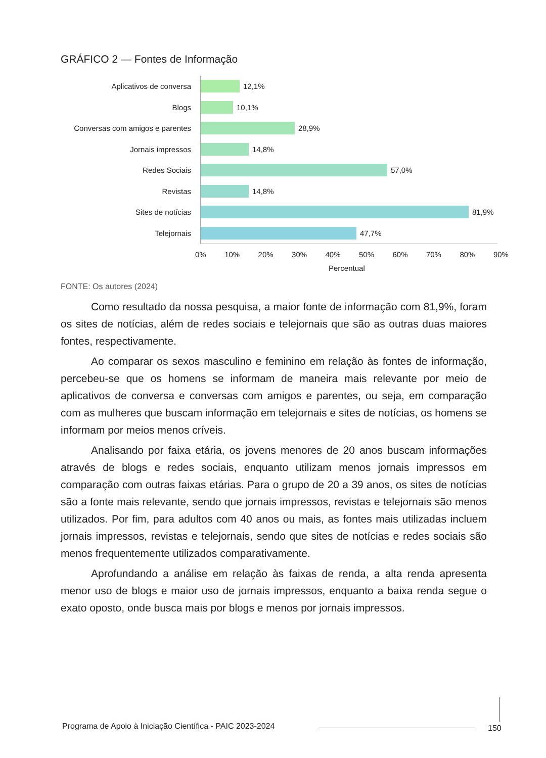GRÁFICO 2 — Fontes de Informação
Aplicativos de conversa 12,1%
Blogs 10,1%
Conversas com amigos e parentes
28,9%
Jornais impressos 14,8%
Redes Sociais 57,0%
Revistas 14,8%
Sites de notícias 81,9%
Telejornais 47,7%
0% 10% 20% 30% 40% 50% 60% 70% 80% 90%
Percentual
FONTE: Os autores (2024)
Como resultado da nossa pesquisa, a maior fonte de informação com 81,9%, foram os sites de notícias, além de redes sociais e telejornais que são as outras duas maiores fontes, respectivamente.
Ao comparar os sexos masculino e feminino em relação às fontes de informação, percebeu-se que os homens se informam de maneira mais relevante por meio de aplicativos de conversa e conversas com amigos e parentes, ou seja, em comparação com as mulheres que buscam informação em telejornais e sites de notícias, os homens se informam por meios menos críveis.
Analisando por faixa etária, os jovens menores de 20 anos buscam informações através de blogs e redes sociais, enquanto utilizam menos jornais impressos em comparação com outras faixas etárias. Para o grupo de 20 a 39 anos, os sites de notícias são a fonte mais relevante, sendo que jornais impressos, revistas e telejornais são menos utilizados. Por fim, para adultos com 40 anos ou mais, as fontes mais utilizadas incluem jornais impressos, revistas e telejornais, sendo que sites de notícias e redes sociais são menos frequentemente utilizados comparativamente.
Aprofundando a análise em relação às faixas de renda, a alta renda apresenta menor uso de blogs e maior uso de jornais impressos, enquanto a baixa renda segue o exato oposto, onde busca mais por blogs e menos por jornais impressos.
Programa de Apoio à Iniciação Científica - PAIC 2023-2024
150